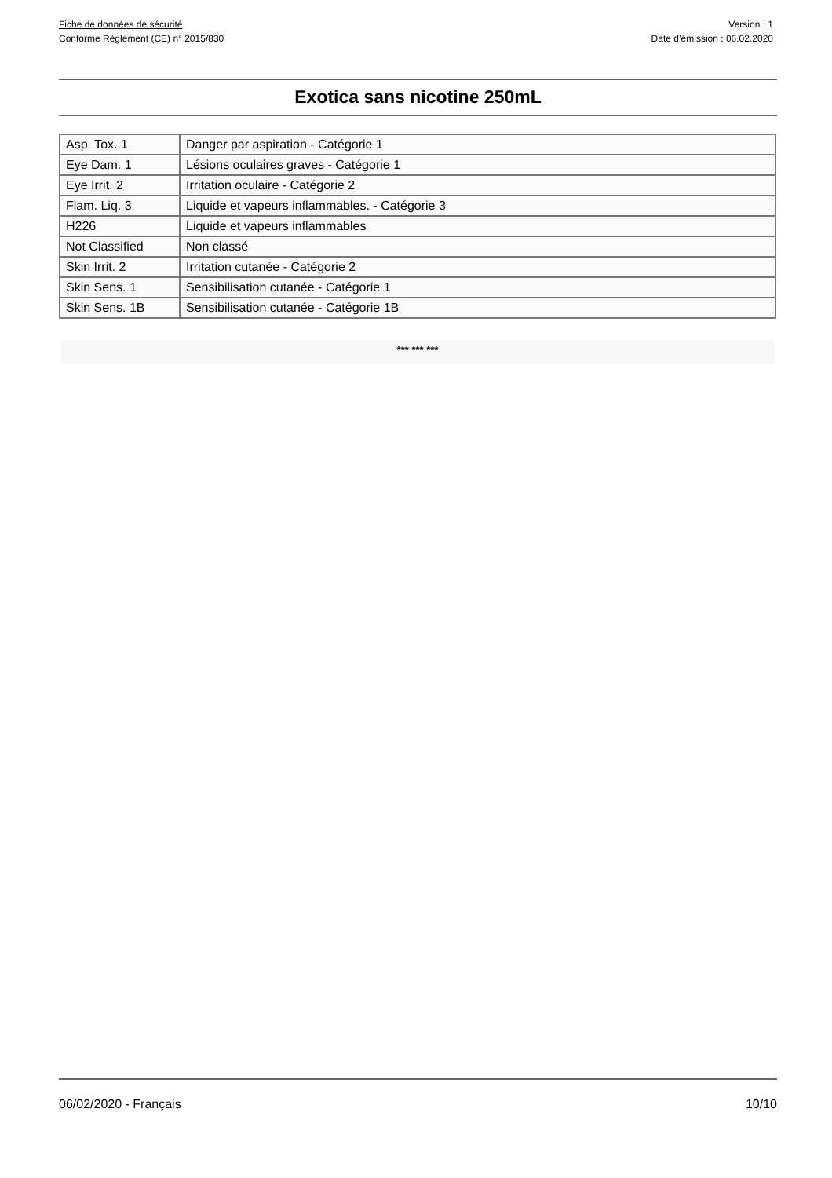Fiche de données de sécurité
Conforme Règlement (CE) n° 2015/830
Version : 1
Date d’émission : 06.02.2020
Exotica sans nicotine 250mL
| Asp. Tox. 1 | Danger par aspiration - Catégorie 1 |
| Eye Dam. 1 | Lésions oculaires graves - Catégorie 1 |
| Eye Irrit. 2 | Irritation oculaire - Catégorie 2 |
| Flam. Liq. 3 | Liquide et vapeurs inflammables. - Catégorie 3 |
| H226 | Liquide et vapeurs inflammables |
| Not Classified | Non classé |
| Skin Irrit. 2 | Irritation cutanée - Catégorie 2 |
| Skin Sens. 1 | Sensibilisation cutanée - Catégorie 1 |
| Skin Sens. 1B | Sensibilisation cutanée - Catégorie 1B |
*** *** ***
06/02/2020 - Français 10/10